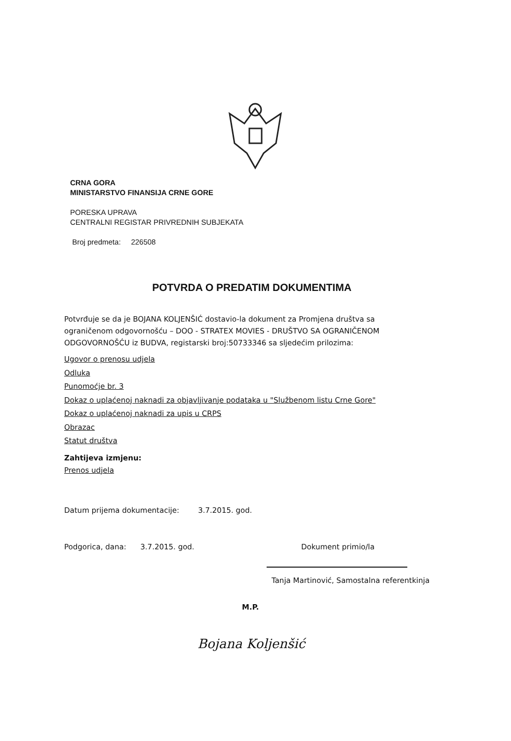CRNA GORA
MINISTARSTVO FINANSIJA CRNE GORE
PORESKA UPRAVA
CENTRALNI REGISTAR PRIVREDNIH SUBJEKATA
Broj predmeta: 226508
POTVRDA O PREDATIM DOKUMENTIMA
Potvrđuje se da je BOJANA KOLJENŠIĆ dostavio-la dokument za Promjena društva sa ograničenom odgovornošću – DOO - STRATEX MOVIES - DRUŠTVO SA OGRANIČENOM ODGOVORNOŠĆU iz BUDVA, registarski broj:50733346 sa sljedećim prilozima:
Ugovor o prenosu udjela
Odluka
Punomoćje br. 3
Dokaz o uplaćenoj naknadi za objavljivanje podataka u "Službenom listu Crne Gore"
Dokaz o uplaćenoj naknadi za upis u CRPS
Obrazac
Statut društva
Zahtijeva izmjenu:
Prenos udjela
Datum prijema dokumentacije: 3.7.2015. god.
Podgorica, dana: 3.7.2015. god. Dokument primio/la
Tanja Martinović, Samostalna referentkinja
M.P.
Bojana Koljenšić